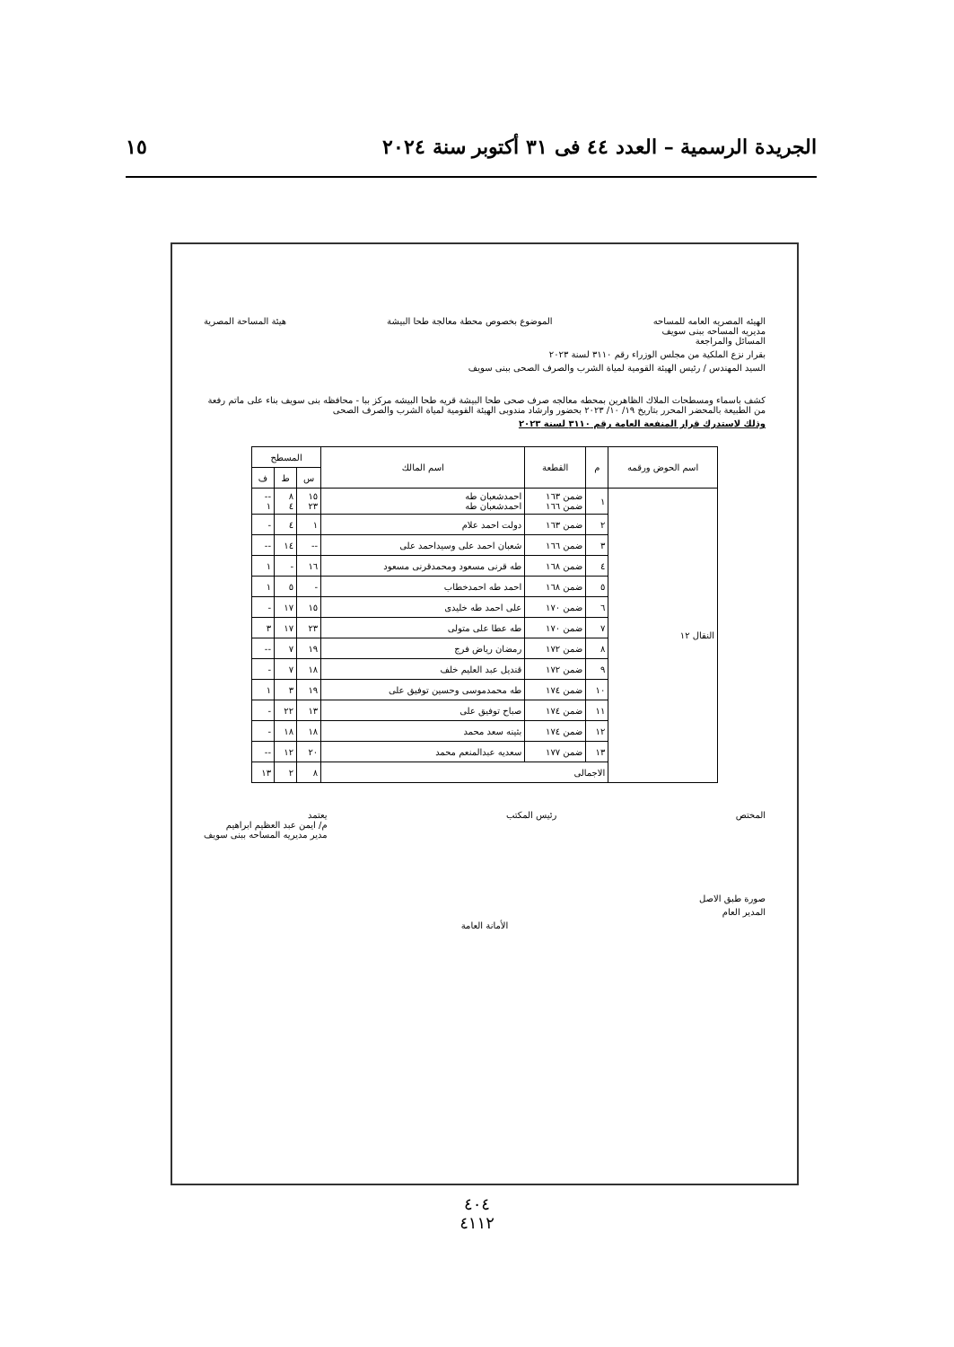الجريدة الرسمية – العدد ٤٤ فى ٣١ أكتوبر سنة ٢٠٢٤ ١٥
الهيئه المصريه العامه للمساحه
مديريه المساحه ببنى سويف
المسائل والمراجعة
الموضوع بخصوص محطة معالجة طحا البيشة
هيئة المساحة المصرية
بقرار نزع الملكية من مجلس الوزراء رقم ٣١١٠ لسنة ٢٠٢٣
السيد المهندس / رئيس الهيئة القومية لمياة الشرب والصرف الصحى ببنى سويف
كشف باسماء ومسطحات الملاك الظاهرين بمحطه معالجه صرف صحى طحا البيشة قريه طحا البيشه مركز ببا - محافظه بنى سويف بناء على ماتم رفعة من الطبيعة بالمحضر المحرر بتاريخ ١٩/ ١٠/ ٢٠٢٣ بحضور وارشاد مندوبى الهيئة القومية لمياة الشرب والصرف الصحى
وذلك لاستدرك قرار المنفعة العامة رقم ٣١١٠ لسنة ٢٠٢٣
| اسم الحوض ورقمه | م | القطعة | اسم المالك | المسطح | | |
| --- | --- | --- | --- | --- | --- | --- |
| | | | | س | ط | ف |
| النقال ١٢ | ١ | ضمن ١٦٣ ضمن ١٦٦ | احمدشعبان طه احمدشعبان طه | ١٥ ٢٣ | ٨ ٤ | -- ١ |
| | ٢ | ضمن ١٦٣ | دولت احمد علام | ١ | ٤ | - |
| | ٣ | ضمن ١٦٦ | شعبان احمد على وسيداحمد على | -- | ١٤ | -- |
| | ٤ | ضمن ١٦٨ | طه قرنى مسعود ومحمدقرنى مسعود | ١٦ | - | ١ |
| | ٥ | ضمن ١٦٨ | احمد طه احمدخطاب | - | ٥ | ١ |
| | ٦ | ضمن ١٧٠ | على احمد طه خليدى | ١٥ | ١٧ | - |
| | ٧ | ضمن ١٧٠ | طه عطا على متولى | ٢٣ | ١٧ | ٣ |
| | ٨ | ضمن ١٧٢ | رمضان رياض فرج | ١٩ | ٧ | -- |
| | ٩ | ضمن ١٧٢ | قنديل عبد العليم خلف | ١٨ | ٧ | - |
| | ١٠ | ضمن ١٧٤ | طه محمدموسى وحسين توفيق على | ١٩ | ٣ | ١ |
| | ١١ | ضمن ١٧٤ | صباح توفيق على | ١٣ | ٢٢ | - |
| | ١٢ | ضمن ١٧٤ | بثينه سعد محمد | ١٨ | ١٨ | - |
| | ١٣ | ضمن ١٧٧ | سعديه عبدالمنعم محمد | ٢٠ | ١٢ | -- |
| | الاجمالى | | | ٨ | ٢ | ١٣ |
المختص رئيس المكتب يعتمد
م/ ايمن عبد العظيم ابراهيم
مدير مديريه المساحه ببنى سويف
صورة طبق الاصل
المدير العام
الأمانة العامة
٤٠٤
٤١١٢